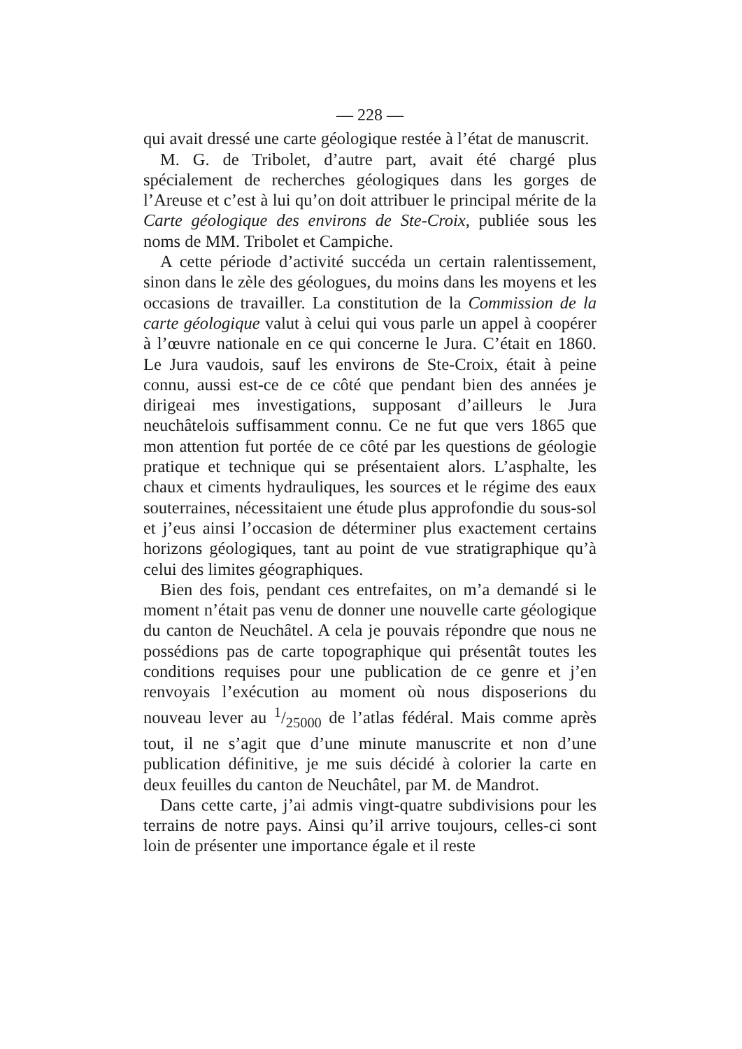— 228 —
qui avait dressé une carte géologique restée à l’état de manuscrit.
M. G. de Tribolet, d’autre part, avait été chargé plus spécialement de recherches géologiques dans les gorges de l’Areuse et c’est à lui qu’on doit attribuer le principal mérite de la Carte géologique des environs de Ste-Croix, publiée sous les noms de MM. Tribolet et Campiche.
A cette période d’activité succéda un certain ralentissement, sinon dans le zèle des géologues, du moins dans les moyens et les occasions de travailler. La constitution de la Commission de la carte géologique valut à celui qui vous parle un appel à coopérer à l’œuvre nationale en ce qui concerne le Jura. C’était en 1860. Le Jura vaudois, sauf les environs de Ste-Croix, était à peine connu, aussi est-ce de ce côté que pendant bien des années je dirigeai mes investigations, supposant d’ailleurs le Jura neuchâtelois suffisamment connu. Ce ne fut que vers 1865 que mon attention fut portée de ce côté par les questions de géologie pratique et technique qui se présentaient alors. L’asphalte, les chaux et ciments hydrauliques, les sources et le régime des eaux souterraines, nécessitaient une étude plus approfondie du sous-sol et j’eus ainsi l’occasion de déterminer plus exactement certains horizons géologiques, tant au point de vue stratigraphique qu’à celui des limites géographiques.
Bien des fois, pendant ces entrefaites, on m’a demandé si le moment n’était pas venu de donner une nouvelle carte géologique du canton de Neuchâtel. A cela je pouvais répondre que nous ne possédions pas de carte topographique qui présentât toutes les conditions requises pour une publication de ce genre et j’en renvoyais l’exécution au moment où nous disposerions du nouveau lever au 1/25000 de l’atlas fédéral. Mais comme après tout, il ne s’agit que d’une minute manuscrite et non d’une publication définitive, je me suis décidé à colorier la carte en deux feuilles du canton de Neuchâtel, par M. de Mandrot.
Dans cette carte, j’ai admis vingt-quatre subdivisions pour les terrains de notre pays. Ainsi qu’il arrive toujours, celles-ci sont loin de présenter une importance égale et il reste